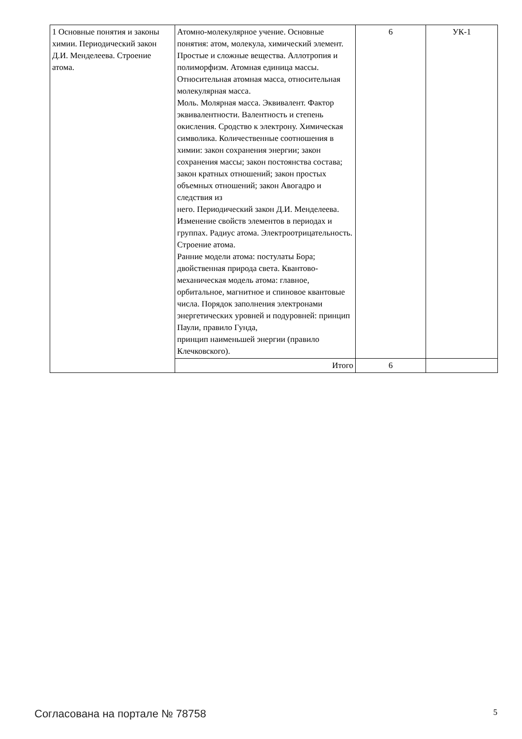| 1 Основные понятия и законы химии. Периодический закон Д.И. Менделеева. Строение атома. | Атомно-молекулярное учение. Основные понятия: атом, молекула, химический элемент. Простые и сложные вещества. Аллотропия и полиморфизм. Атомная единица массы. Относительная атомная масса, относительная молекулярная масса. Моль. Молярная масса. Эквивалент. Фактор эквивалентности. Валентность и степень окисления. Сродство к электрону. Химическая символика. Количественные соотношения в химии: закон сохранения энергии; закон сохранения массы; закон постоянства состава; закон кратных отношений; закон простых объемных отношений; закон Авогадро и следствия из него. Периодический закон Д.И. Менделеева. Изменение свойств элементов в периодах и группах. Радиус атома. Электроотрицательность. Строение атома. Ранние модели атома: постулаты Бора; двойственная природа света. Квантово-механическая модель атома: главное, орбитальное, магнитное и спиновое квантовые числа. Порядок заполнения электронами энергетических уровней и подуровней: принцип Паули, правило Гунда, принцип наименьшей энергии (правило Клечковского). | 6 | УК-1 |
| | Итого | 6 | |
Согласована на портале № 78758 5